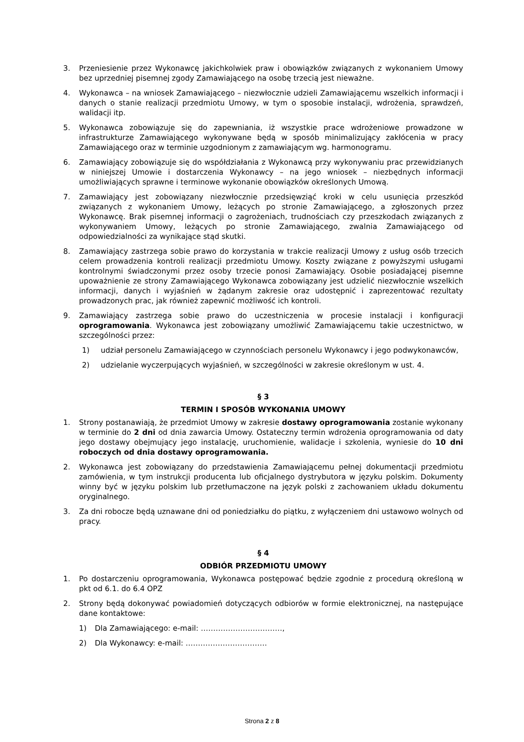3. Przeniesienie przez Wykonawcę jakichkolwiek praw i obowiązków związanych z wykonaniem Umowy bez uprzedniej pisemnej zgody Zamawiającego na osobę trzecią jest nieważne.
4. Wykonawca – na wniosek Zamawiającego – niezwłocznie udzieli Zamawiającemu wszelkich informacji i danych o stanie realizacji przedmiotu Umowy, w tym o sposobie instalacji, wdrożenia, sprawdzeń, walidacji itp.
5. Wykonawca zobowiązuje się do zapewniania, iż wszystkie prace wdrożeniowe prowadzone w infrastrukturze Zamawiającego wykonywane będą w sposób minimalizujący zakłócenia w pracy Zamawiającego oraz w terminie uzgodnionym z zamawiającym wg. harmonogramu.
6. Zamawiający zobowiązuje się do współdziałania z Wykonawcą przy wykonywaniu prac przewidzianych w niniejszej Umowie i dostarczenia Wykonawcy – na jego wniosek – niezbędnych informacji umożliwiających sprawne i terminowe wykonanie obowiązków określonych Umową.
7. Zamawiający jest zobowiązany niezwłocznie przedsięwziąć kroki w celu usunięcia przeszkód związanych z wykonaniem Umowy, leżących po stronie Zamawiającego, a zgłoszonych przez Wykonawcę. Brak pisemnej informacji o zagrożeniach, trudnościach czy przeszkodach związanych z wykonywaniem Umowy, leżących po stronie Zamawiającego, zwalnia Zamawiającego od odpowiedzialności za wynikające stąd skutki.
8. Zamawiający zastrzega sobie prawo do korzystania w trakcie realizacji Umowy z usług osób trzecich celem prowadzenia kontroli realizacji przedmiotu Umowy. Koszty związane z powyższymi usługami kontrolnymi świadczonymi przez osoby trzecie ponosi Zamawiający. Osobie posiadającej pisemne upoważnienie ze strony Zamawiającego Wykonawca zobowiązany jest udzielić niezwłocznie wszelkich informacji, danych i wyjaśnień w żądanym zakresie oraz udostępnić i zaprezentować rezultaty prowadzonych prac, jak również zapewnić możliwość ich kontroli.
9. Zamawiający zastrzega sobie prawo do uczestniczenia w procesie instalacji i konfiguracji oprogramowania. Wykonawca jest zobowiązany umożliwić Zamawiającemu takie uczestnictwo, w szczególności przez:
1) udział personelu Zamawiającego w czynnościach personelu Wykonawcy i jego podwykonawców,
2) udzielanie wyczerpujących wyjaśnień, w szczególności w zakresie określonym w ust. 4.
§ 3
TERMIN I SPOSÓB WYKONANIA UMOWY
1. Strony postanawiają, że przedmiot Umowy w zakresie dostawy oprogramowania zostanie wykonany w terminie do 2 dni od dnia zawarcia Umowy. Ostateczny termin wdrożenia oprogramowania od daty jego dostawy obejmujący jego instalację, uruchomienie, walidacje i szkolenia, wyniesie do 10 dni roboczych od dnia dostawy oprogramowania.
2. Wykonawca jest zobowiązany do przedstawienia Zamawiającemu pełnej dokumentacji przedmiotu zamówienia, w tym instrukcji producenta lub oficjalnego dystrybutora w języku polskim. Dokumenty winny być w języku polskim lub przetłumaczone na język polski z zachowaniem układu dokumentu oryginalnego.
3. Za dni robocze będą uznawane dni od poniedziałku do piątku, z wyłączeniem dni ustawowo wolnych od pracy.
§ 4
ODBIÓR PRZEDMIOTU UMOWY
1. Po dostarczeniu oprogramowania, Wykonawca postępować będzie zgodnie z procedurą określoną w pkt od 6.1. do 6.4 OPZ
2. Strony będą dokonywać powiadomień dotyczących odbiorów w formie elektronicznej, na następujące dane kontaktowe:
1) Dla Zamawiającego: e-mail: ……………………………,
2) Dla Wykonawcy: e-mail: ……………………………
Strona 2 z 8